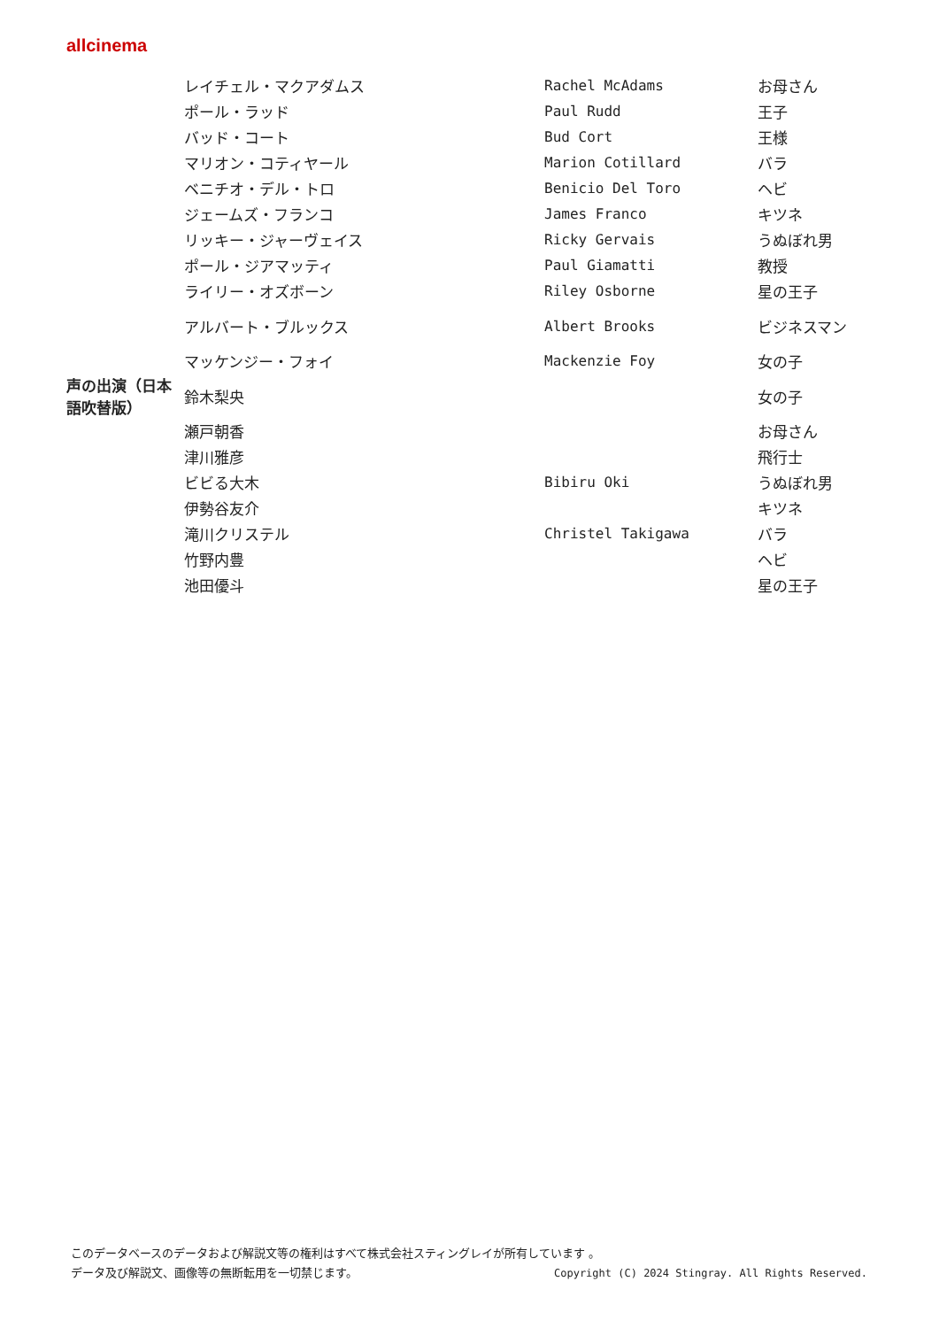allcinema
| | レイチェル・マクアダムス | Rachel McAdams | お母さん |
| | ポール・ラッド | Paul Rudd | 王子 |
| | バッド・コート | Bud Cort | 王様 |
| | マリオン・コティヤール | Marion Cotillard | バラ |
| | ベニチオ・デル・トロ | Benicio Del Toro | ヘビ |
| | ジェームズ・フランコ | James Franco | キツネ |
| | リッキー・ジャーヴェイス | Ricky Gervais | うぬぼれ男 |
| | ポール・ジアマッティ | Paul Giamatti | 教授 |
| | ライリー・オズボーン | Riley Osborne | 星の王子 |
| | アルバート・ブルックス | Albert Brooks | ビジネスマン |
| | マッケンジー・フォイ | Mackenzie Foy | 女の子 |
| 声の出演（日本語吹替版） | 鈴木梨央 | | 女の子 |
| | 瀬戸朝香 | | お母さん |
| | 津川雅彦 | | 飛行士 |
| | ビビる大木 | Bibiru Oki | うぬぼれ男 |
| | 伊勢谷友介 | | キツネ |
| | 滝川クリステル | Christel Takigawa | バラ |
| | 竹野内豊 | | ヘビ |
| | 池田優斗 | | 星の王子 |
このデータベースのデータおよび解説文等の権利はすべて株式会社スティングレイが所有しています 。
Copyright (C) 2024 Stingray. All Rights Reserved. データ及び解説文、画像等の無断転用を一切禁じます。